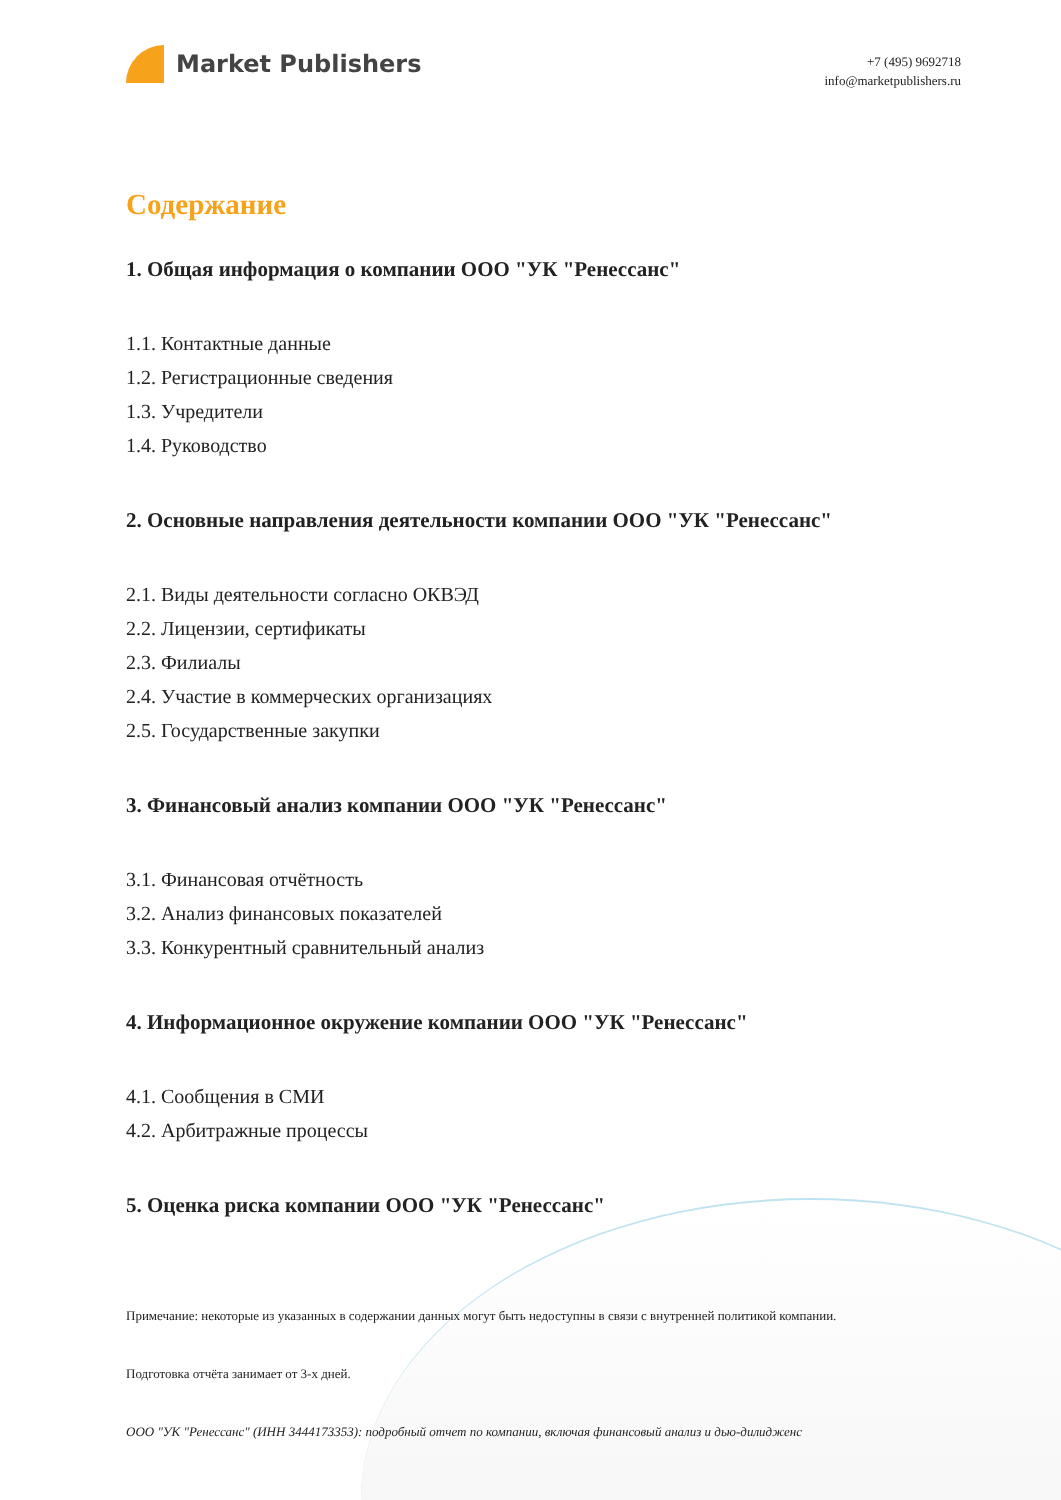Market Publishers
+7 (495) 9692718
info@marketpublishers.ru
Содержание
1. Общая информация о компании ООО "УК "Ренессанс"
1.1. Контактные данные
1.2. Регистрационные сведения
1.3. Учредители
1.4. Руководство
2. Основные направления деятельности компании ООО "УК "Ренессанс"
2.1. Виды деятельности согласно ОКВЭД
2.2. Лицензии, сертификаты
2.3. Филиалы
2.4. Участие в коммерческих организациях
2.5. Государственные закупки
3. Финансовый анализ компании ООО "УК "Ренессанс"
3.1. Финансовая отчётность
3.2. Анализ финансовых показателей
3.3. Конкурентный сравнительный анализ
4. Информационное окружение компании ООО "УК "Ренессанс"
4.1. Сообщения в СМИ
4.2. Арбитражные процессы
5. Оценка риска компании ООО "УК "Ренессанс"
Примечание: некоторые из указанных в содержании данных могут быть недоступны в связи с внутренней политикой компании.
Подготовка отчёта занимает от 3-х дней.
ООО "УК "Ренессанс" (ИНН 3444173353): подробный отчет по компании, включая финансовый анализ и дью-дилидженс